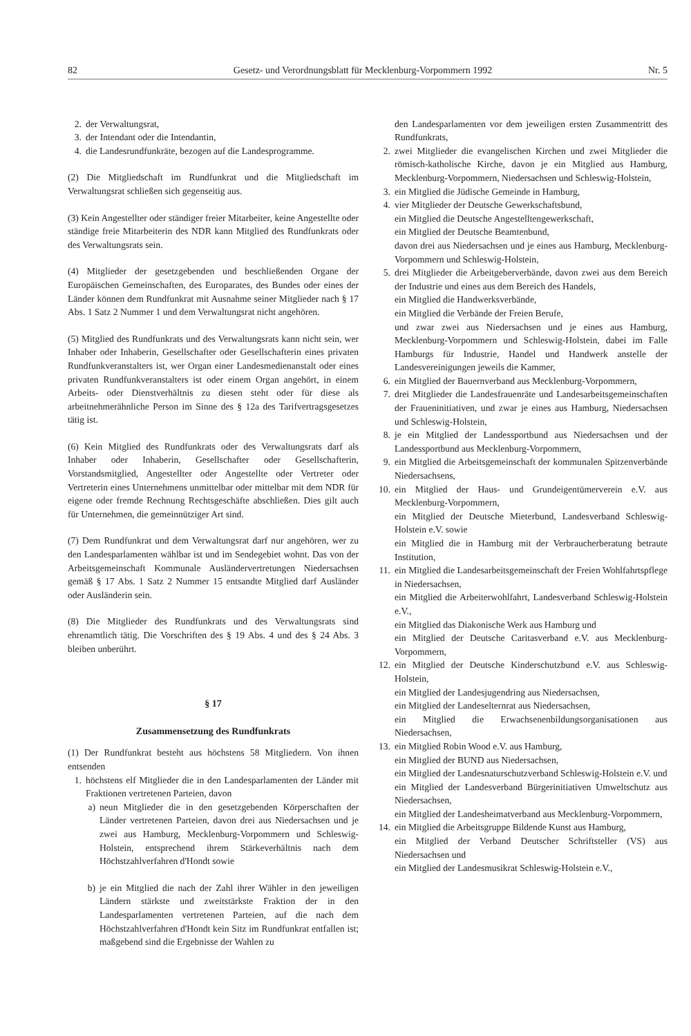82 Gesetz- und Verordnungsblatt für Mecklenburg-Vorpommern 1992 Nr. 5
2. der Verwaltungsrat,
3. der Intendant oder die Intendantin,
4. die Landesrundfunkräte, bezogen auf die Landesprogramme.
(2) Die Mitgliedschaft im Rundfunkrat und die Mitgliedschaft im Verwaltungsrat schließen sich gegenseitig aus.
(3) Kein Angestellter oder ständiger freier Mitarbeiter, keine Angestellte oder ständige freie Mitarbeiterin des NDR kann Mitglied des Rundfunkrats oder des Verwaltungsrats sein.
(4) Mitglieder der gesetzgebenden und beschließenden Organe der Europäischen Gemeinschaften, des Europarates, des Bundes oder eines der Länder können dem Rundfunkrat mit Ausnahme seiner Mitglieder nach § 17 Abs. 1 Satz 2 Nummer 1 und dem Verwaltungsrat nicht angehören.
(5) Mitglied des Rundfunkrats und des Verwaltungsrats kann nicht sein, wer Inhaber oder Inhaberin, Gesellschafter oder Gesellschafterin eines privaten Rundfunkveranstalters ist, wer Organ einer Landesmedienanstalt oder eines privaten Rundfunkveranstalters ist oder einem Organ angehört, in einem Arbeits- oder Dienstverhältnis zu diesen steht oder für diese als arbeitnehmerähnliche Person im Sinne des § 12a des Tarifvertragsgesetzes tätig ist.
(6) Kein Mitglied des Rundfunkrats oder des Verwaltungsrats darf als Inhaber oder Inhaberin, Gesellschafter oder Gesellschafterin, Vorstandsmitglied, Angestellter oder Angestellte oder Vertreter oder Vertreterin eines Unternehmens unmittelbar oder mittelbar mit dem NDR für eigene oder fremde Rechnung Rechtsgeschäfte abschließen. Dies gilt auch für Unternehmen, die gemeinnütziger Art sind.
(7) Dem Rundfunkrat und dem Verwaltungsrat darf nur angehören, wer zu den Landesparlamenten wählbar ist und im Sendegebiet wohnt. Das von der Arbeitsgemeinschaft Kommunale Ausländervertretungen Niedersachsen gemäß § 17 Abs. 1 Satz 2 Nummer 15 entsandte Mitglied darf Ausländer oder Ausländerin sein.
(8) Die Mitglieder des Rundfunkrats und des Verwaltungsrats sind ehrenamtlich tätig. Die Vorschriften des § 19 Abs. 4 und des § 24 Abs. 3 bleiben unberührt.
§ 17
Zusammensetzung des Rundfunkrats
(1) Der Rundfunkrat besteht aus höchstens 58 Mitgliedern. Von ihnen entsenden
1. höchstens elf Mitglieder die in den Landesparlamenten der Länder mit Fraktionen vertretenen Parteien, davon
a) neun Mitglieder die in den gesetzgebenden Körperschaften der Länder vertretenen Parteien, davon drei aus Niedersachsen und je zwei aus Hamburg, Mecklenburg-Vorpommern und Schleswig-Holstein, entsprechend ihrem Stärkeverhältnis nach dem Höchstzahlverfahren d'Hondt sowie
b) je ein Mitglied die nach der Zahl ihrer Wähler in den jeweiligen Ländern stärkste und zweitstärkste Fraktion der in den Landesparlamenten vertretenen Parteien, auf die nach dem Höchstzahlverfahren d'Hondt kein Sitz im Rundfunkrat entfallen ist; maßgebend sind die Ergebnisse der Wahlen zu
den Landesparlamenten vor dem jeweiligen ersten Zusammentritt des Rundfunkrats,
2. zwei Mitglieder die evangelischen Kirchen und zwei Mitglieder die römisch-katholische Kirche, davon je ein Mitglied aus Hamburg, Mecklenburg-Vorpommern, Niedersachsen und Schleswig-Holstein,
3. ein Mitglied die Jüdische Gemeinde in Hamburg,
4. vier Mitglieder der Deutsche Gewerkschaftsbund,
ein Mitglied die Deutsche Angestelltengewerkschaft,
ein Mitglied der Deutsche Beamtenbund,
davon drei aus Niedersachsen und je eines aus Hamburg, Mecklenburg-Vorpommern und Schleswig-Holstein,
5. drei Mitglieder die Arbeitgeberverbände, davon zwei aus dem Bereich der Industrie und eines aus dem Bereich des Handels,
ein Mitglied die Handwerksverbände,
ein Mitglied die Verbände der Freien Berufe,
und zwar zwei aus Niedersachsen und je eines aus Hamburg, Mecklenburg-Vorpommern und Schleswig-Holstein, dabei im Falle Hamburgs für Industrie, Handel und Handwerk anstelle der Landesvereinigungen jeweils die Kammer,
6. ein Mitglied der Bauernverband aus Mecklenburg-Vorpommern,
7. drei Mitglieder die Landesfrauenräte und Landesarbeitsgemeinschaften der Fraueninitiativen, und zwar je eines aus Hamburg, Niedersachsen und Schleswig-Holstein,
8. je ein Mitglied der Landessportbund aus Niedersachsen und der Landessportbund aus Mecklenburg-Vorpommern,
9. ein Mitglied die Arbeitsgemeinschaft der kommunalen Spitzenverbände Niedersachsens,
10. ein Mitglied der Haus- und Grundeigentümerverein e.V. aus Mecklenburg-Vorpommern,
ein Mitglied der Deutsche Mieterbund, Landesverband Schleswig-Holstein e.V. sowie
ein Mitglied die in Hamburg mit der Verbraucherberatung betraute Institution,
11. ein Mitglied die Landesarbeitsgemeinschaft der Freien Wohlfahrtspflege in Niedersachsen,
ein Mitglied die Arbeiterwohlfahrt, Landesverband Schleswig-Holstein e.V.,
ein Mitglied das Diakonische Werk aus Hamburg und
ein Mitglied der Deutsche Caritasverband e.V. aus Mecklenburg-Vorpommern,
12. ein Mitglied der Deutsche Kinderschutzbund e.V. aus Schleswig-Holstein,
ein Mitglied der Landesjugendring aus Niedersachsen,
ein Mitglied der Landeselternrat aus Niedersachsen,
ein Mitglied die Erwachsenenbildungsorganisationen aus Niedersachsen,
13. ein Mitglied Robin Wood e.V. aus Hamburg,
ein Mitglied der BUND aus Niedersachsen,
ein Mitglied der Landesnaturschutzverband Schleswig-Holstein e.V. und
ein Mitglied der Landesverband Bürgerinitiativen Umweltschutz aus Niedersachsen,
ein Mitglied der Landesheimatverband aus Mecklenburg-Vorpommern,
14. ein Mitglied die Arbeitsgruppe Bildende Kunst aus Hamburg,
ein Mitglied der Verband Deutscher Schriftsteller (VS) aus Niedersachsen und
ein Mitglied der Landesmusikrat Schleswig-Holstein e.V.,